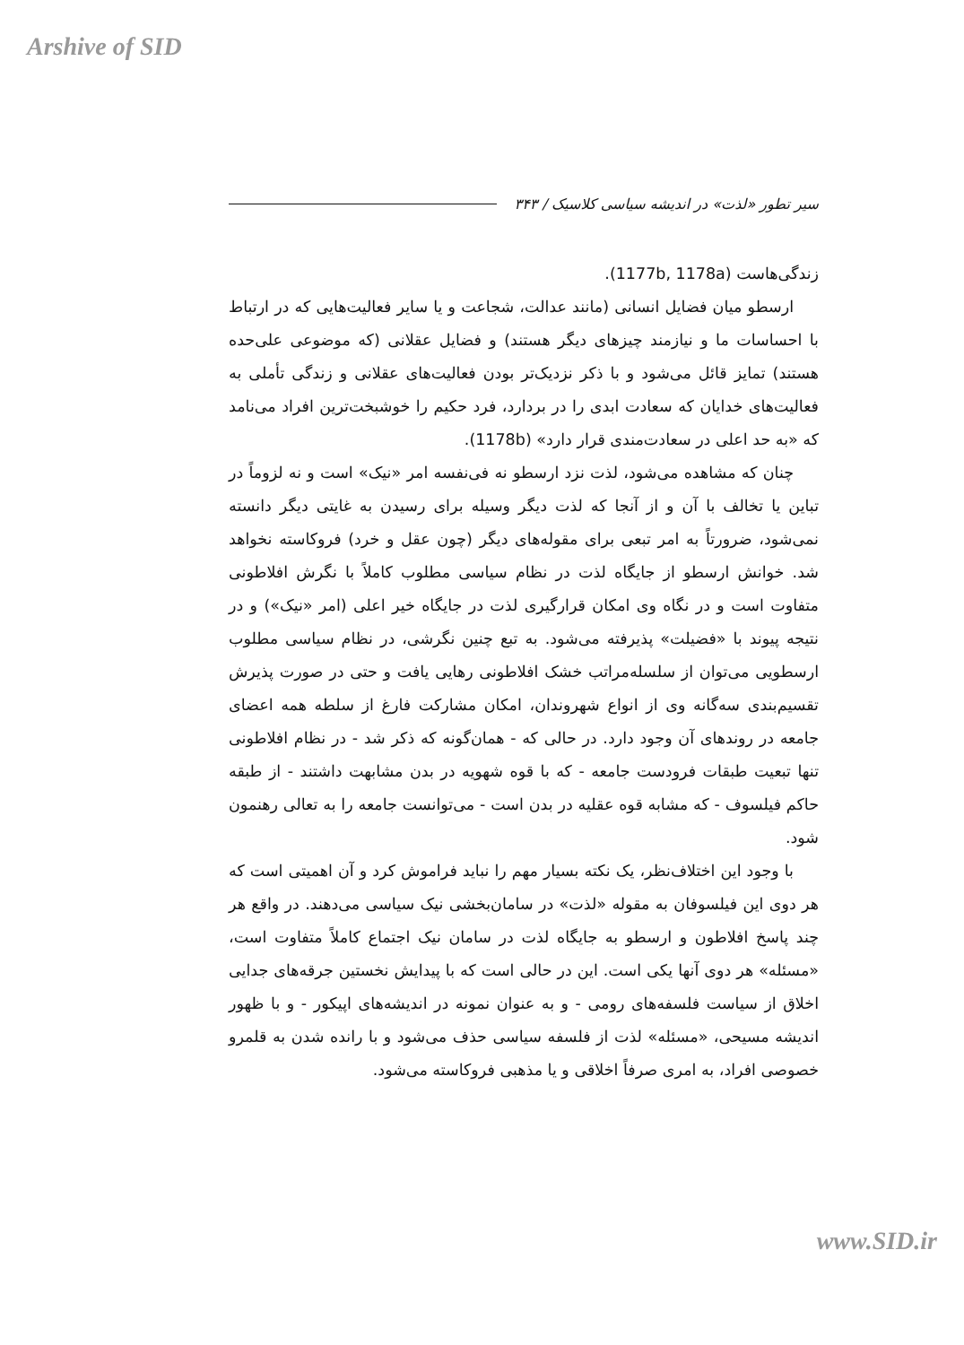Arshive of SID
سیر تطور «لذت» در اندیشه سیاسی کلاسیک / ۳۴۳
زندگی‌هاست (1177b, 1178a).
ارسطو میان فضایل انسانی (مانند عدالت، شجاعت و یا سایر فعالیت‌هایی که در ارتباط با احساسات ما و نیازمند چیزهای دیگر هستند) و فضایل عقلانی (که موضوعی علی‌حده هستند) تمایز قائل می‌شود و با ذکر نزدیک‌تر بودن فعالیت‌های عقلانی و زندگی تأملی به فعالیت‌های خدایان که سعادت ابدی را در بردارد، فرد حکیم را خوشبخت‌ترین افراد می‌نامد که «به حد اعلی در سعادت‌مندی قرار دارد» (1178b).
چنان که مشاهده می‌شود، لذت نزد ارسطو نه فی‌نفسه امر «نیک» است و نه لزوماً در تباین یا تخالف با آن و از آنجا که لذت دیگر وسیله برای رسیدن به غایتی دیگر دانسته نمی‌شود، ضرورتاً به امر تبعی برای مقوله‌های دیگر (چون عقل و خرد) فروکاسته نخواهد شد. خوانش ارسطو از جایگاه لذت در نظام سیاسی مطلوب کاملاً با نگرش افلاطونی متفاوت است و در نگاه وی امکان قرارگیری لذت در جایگاه خیر اعلی (امر «نیک») و در نتیجه پیوند با «فضیلت» پذیرفته می‌شود. به تبع چنین نگرشی، در نظام سیاسی مطلوب ارسطویی می‌توان از سلسله‌مراتب خشک افلاطونی رهایی یافت و حتی در صورت پذیرش تقسیم‌بندی سه‌گانه وی از انواع شهروندان، امکان مشارکت فارغ از سلطه همه اعضای جامعه در روندهای آن وجود دارد. در حالی که - همان‌گونه که ذکر شد - در نظام افلاطونی تنها تبعیت طبقات فرودست جامعه - که با قوه شهویه در بدن مشابهت داشتند - از طبقه حاکم فیلسوف - که مشابه قوه عقلیه در بدن است - می‌توانست جامعه را به تعالی رهنمون شود.
با وجود این اختلاف‌نظر، یک نکته بسیار مهم را نباید فراموش کرد و آن اهمیتی است که هر دوی این فیلسوفان به مقوله «لذت» در سامان‌بخشی نیک سیاسی می‌دهند. در واقع هر چند پاسخ افلاطون و ارسطو به جایگاه لذت در سامان نیک اجتماع کاملاً متفاوت است، «مسئله» هر دوی آنها یکی است. این در حالی است که با پیدایش نخستین جرقه‌های جدایی اخلاق از سیاست فلسفه‌های رومی - و به عنوان نمونه در اندیشه‌های اپیکور - و با ظهور اندیشه مسیحی، «مسئله» لذت از فلسفه سیاسی حذف می‌شود و با رانده شدن به قلمرو خصوصی افراد، به امری صرفاً اخلاقی و یا مذهبی فروکاسته می‌شود.
www.SID.ir